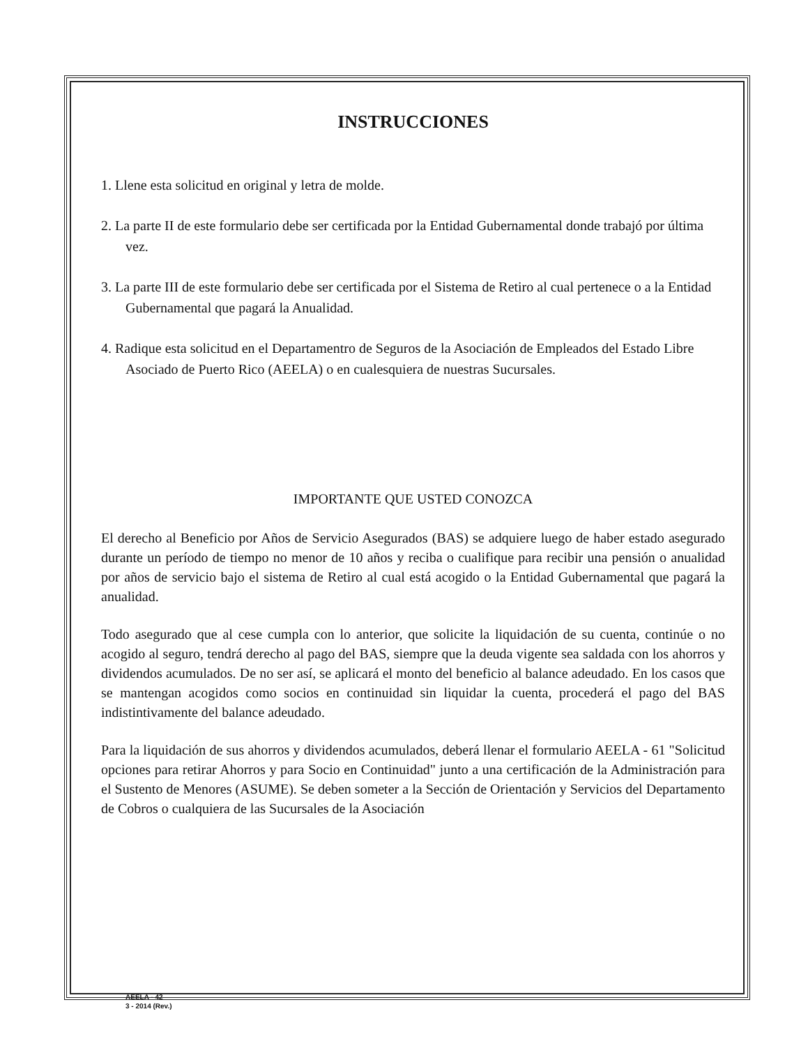INSTRUCCIONES
1. Llene esta solicitud en original y letra de molde.
2. La parte II de este formulario debe ser certificada por la Entidad Gubernamental donde trabajó por última vez.
3. La parte III de este formulario debe ser certificada por el Sistema de Retiro al cual pertenece o a la Entidad Gubernamental que pagará la Anualidad.
4. Radique esta solicitud en el Departamentro de Seguros de la Asociación de Empleados del Estado Libre Asociado de Puerto Rico (AEELA) o en cualesquiera de nuestras Sucursales.
IMPORTANTE QUE USTED CONOZCA
El derecho al Beneficio por Años de Servicio Asegurados (BAS) se adquiere luego de haber estado asegurado durante un período de tiempo no menor de 10 años y reciba o cualifique para recibir una pensión o anualidad por años de servicio bajo el sistema de Retiro al cual está acogido o la Entidad Gubernamental que pagará la anualidad.
Todo asegurado que al cese cumpla con lo anterior, que solicite la liquidación de su cuenta, continúe o no acogido al seguro, tendrá derecho al pago del BAS, siempre que la deuda vigente sea saldada con los ahorros y dividendos acumulados. De no ser así, se aplicará el monto del beneficio al balance adeudado. En los casos que se mantengan acogidos como socios en continuidad sin liquidar la cuenta, procederá el pago del BAS indistintivamente del balance adeudado.
Para la liquidación de sus ahorros y dividendos acumulados, deberá llenar el formulario AEELA - 61 "Solicitud opciones para retirar Ahorros y para Socio en Continuidad" junto a una certificación de la Administración para el Sustento de Menores (ASUME). Se deben someter a la Sección de Orientación y Servicios del Departamento de Cobros o cualquiera de las Sucursales de la Asociación
AEELA - 42
3 - 2014 (Rev.)